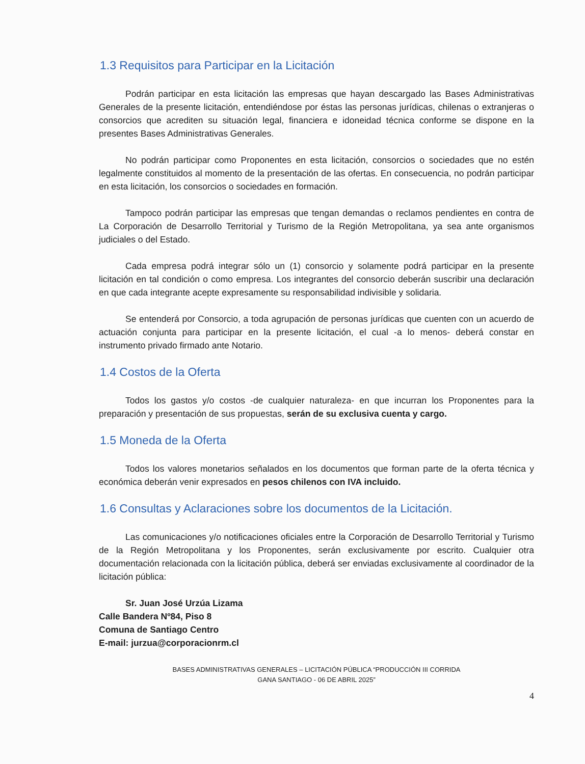1.3 Requisitos para Participar en la Licitación
Podrán participar en esta licitación las empresas que hayan descargado las Bases Administrativas Generales de la presente licitación, entendiéndose por éstas las personas jurídicas, chilenas o extranjeras o consorcios que acrediten su situación legal, financiera e idoneidad técnica conforme se dispone en la presentes Bases Administrativas Generales.
No podrán participar como Proponentes en esta licitación, consorcios o sociedades que no estén legalmente constituidos al momento de la presentación de las ofertas. En consecuencia, no podrán participar en esta licitación, los consorcios o sociedades en formación.
Tampoco podrán participar las empresas que tengan demandas o reclamos pendientes en contra de La Corporación de Desarrollo Territorial y Turismo de la Región Metropolitana, ya sea ante organismos judiciales o del Estado.
Cada empresa podrá integrar sólo un (1) consorcio y solamente podrá participar en la presente licitación en tal condición o como empresa. Los integrantes del consorcio deberán suscribir una declaración en que cada integrante acepte expresamente su responsabilidad indivisible y solidaria.
Se entenderá por Consorcio, a toda agrupación de personas jurídicas que cuenten con un acuerdo de actuación conjunta para participar en la presente licitación, el cual -a lo menos- deberá constar en instrumento privado firmado ante Notario.
1.4 Costos de la Oferta
Todos los gastos y/o costos -de cualquier naturaleza- en que incurran los Proponentes para la preparación y presentación de sus propuestas, serán de su exclusiva cuenta y cargo.
1.5 Moneda de la Oferta
Todos los valores monetarios señalados en los documentos que forman parte de la oferta técnica y económica deberán venir expresados en pesos chilenos con IVA incluido.
1.6 Consultas y Aclaraciones sobre los documentos de la Licitación.
Las comunicaciones y/o notificaciones oficiales entre la Corporación de Desarrollo Territorial y Turismo de la Región Metropolitana y los Proponentes, serán exclusivamente por escrito. Cualquier otra documentación relacionada con la licitación pública, deberá ser enviadas exclusivamente al coordinador de la licitación pública:
Sr. Juan José Urzúa Lizama
Calle Bandera Nº84, Piso 8
Comuna de Santiago Centro
E-mail: jurzua@corporacionrm.cl
BASES ADMINISTRATIVAS GENERALES – LICITACIÓN PÚBLICA “PRODUCCIÓN III CORRIDA
GANA SANTIAGO - 06 DE ABRIL 2025”
4